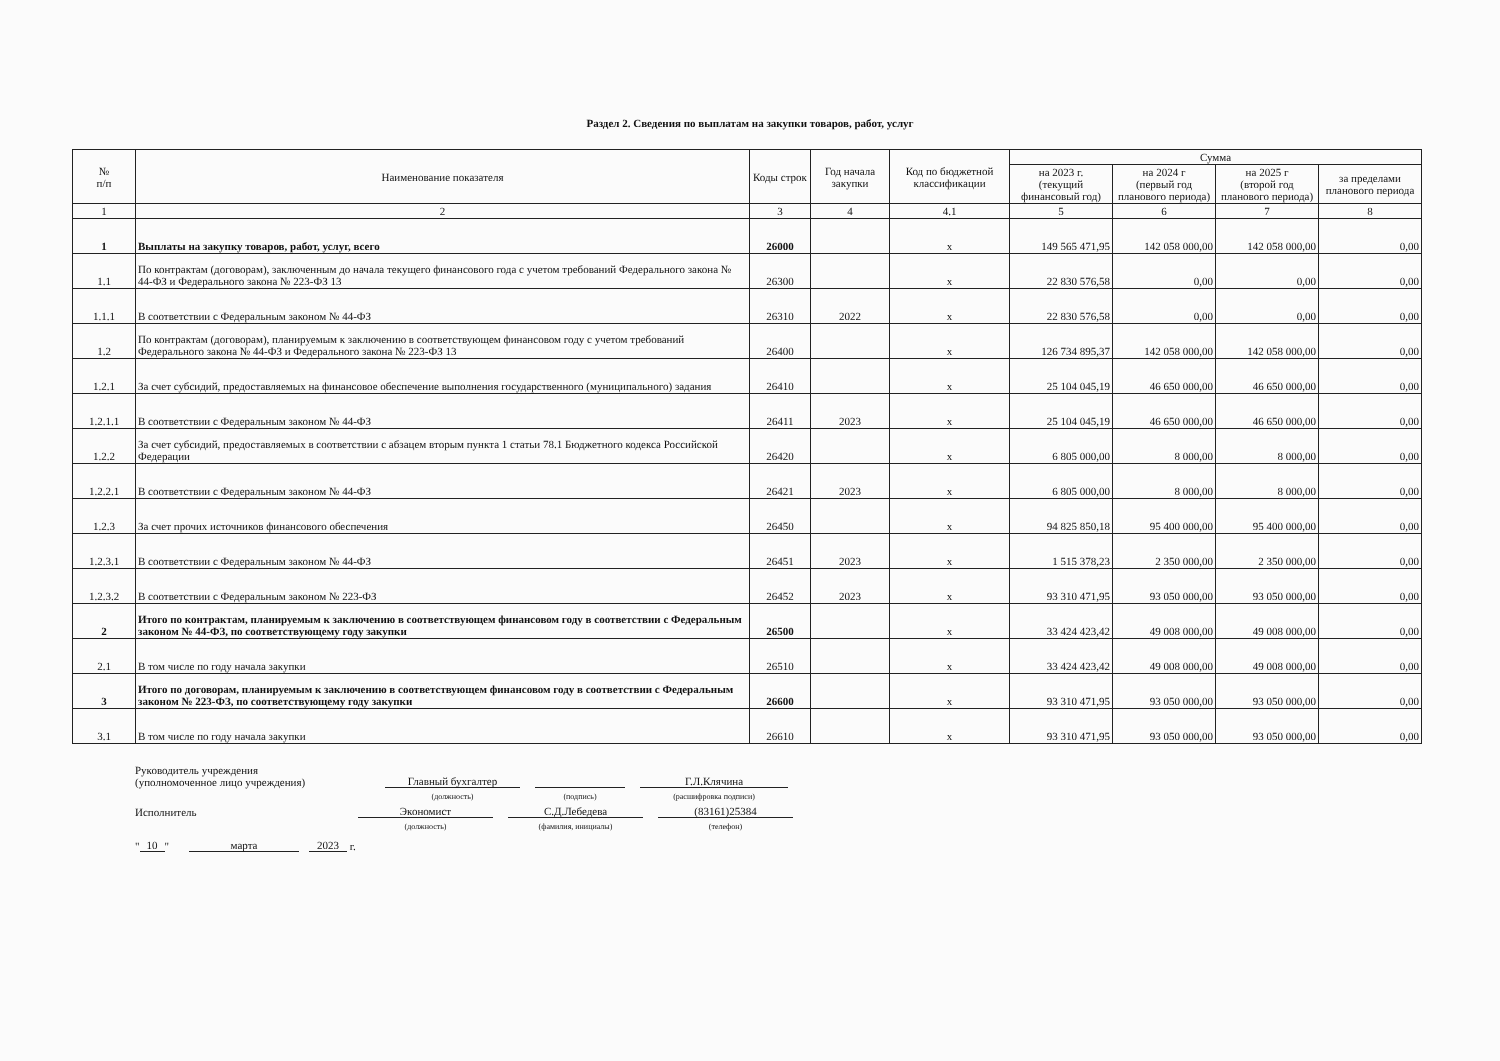Раздел 2. Сведения по выплатам на закупки товаров, работ, услуг
| № п/п | Наименование показателя | Коды строк | Год начала закупки | Код по бюджетной классификации | Сумма | | | |
| --- | --- | --- | --- | --- | --- | --- | --- | --- |
| | | | | | на 2023 г. (текущий финансовый год) | на 2024 г (первый год планового периода) | на 2025 г (второй год планового периода) | за пределами планового периода |
| 1 | 2 | 3 | 4 | 4.1 | 5 | 6 | 7 | 8 |
| 1 | Выплаты на закупку товаров, работ, услуг, всего | 26000 | | х | 149 565 471,95 | 142 058 000,00 | 142 058 000,00 | 0,00 |
| 1.1 | По контрактам (договорам), заключенным до начала текущего финансового года с учетом требований Федерального закона № 44-ФЗ и Федерального закона № 223-ФЗ 13 | 26300 | | х | 22 830 576,58 | 0,00 | 0,00 | 0,00 |
| 1.1.1 | В соответствии с Федеральным законом № 44-ФЗ | 26310 | 2022 | х | 22 830 576,58 | 0,00 | 0,00 | 0,00 |
| 1.2 | По контрактам (договорам), планируемым к заключению в соответствующем финансовом году с учетом требований Федерального закона № 44-ФЗ и Федерального закона № 223-ФЗ 13 | 26400 | | х | 126 734 895,37 | 142 058 000,00 | 142 058 000,00 | 0,00 |
| 1.2.1 | За счет субсидий, предоставляемых на финансовое обеспечение выполнения государственного (муниципального) задания | 26410 | | х | 25 104 045,19 | 46 650 000,00 | 46 650 000,00 | 0,00 |
| 1.2.1.1 | В соответствии с Федеральным законом № 44-ФЗ | 26411 | 2023 | х | 25 104 045,19 | 46 650 000,00 | 46 650 000,00 | 0,00 |
| 1.2.2 | За счет субсидий, предоставляемых в соответствии с абзацем вторым пункта 1 статьи 78.1 Бюджетного кодекса Российской Федерации | 26420 | | х | 6 805 000,00 | 8 000,00 | 8 000,00 | 0,00 |
| 1.2.2.1 | В соответствии с Федеральным законом № 44-ФЗ | 26421 | 2023 | х | 6 805 000,00 | 8 000,00 | 8 000,00 | 0,00 |
| 1.2.3 | За счет прочих источников финансового обеспечения | 26450 | | х | 94 825 850,18 | 95 400 000,00 | 95 400 000,00 | 0,00 |
| 1.2.3.1 | В соответствии с Федеральным законом № 44-ФЗ | 26451 | 2023 | х | 1 515 378,23 | 2 350 000,00 | 2 350 000,00 | 0,00 |
| 1.2.3.2 | В соответствии с Федеральным законом № 223-ФЗ | 26452 | 2023 | х | 93 310 471,95 | 93 050 000,00 | 93 050 000,00 | 0,00 |
| 2 | Итого по контрактам, планируемым к заключению в соответствующем финансовом году в соответствии с Федеральным законом № 44-ФЗ, по соответствующему году закупки | 26500 | | х | 33 424 423,42 | 49 008 000,00 | 49 008 000,00 | 0,00 |
| 2.1 | В том числе по году начала закупки | 26510 | | х | 33 424 423,42 | 49 008 000,00 | 49 008 000,00 | 0,00 |
| 3 | Итого по договорам, планируемым к заключению в соответствующем финансовом году в соответствии с Федеральным законом № 223-ФЗ, по соответствующему году закупки | 26600 | | х | 93 310 471,95 | 93 050 000,00 | 93 050 000,00 | 0,00 |
| 3.1 | В том числе по году начала закупки | 26610 | | х | 93 310 471,95 | 93 050 000,00 | 93 050 000,00 | 0,00 |
Руководитель учреждения
(уполномоченное лицо учреждения)
Главный бухгалтер
Г.Л.Клячина
(должность)
(подпись)
(расшифровка подписи)
Исполнитель
Экономист
С.Д.Лебедева
(83161)25384
(должность)
(фамилия, инициалы)
(телефон)
" 10 " марта 2023 г.